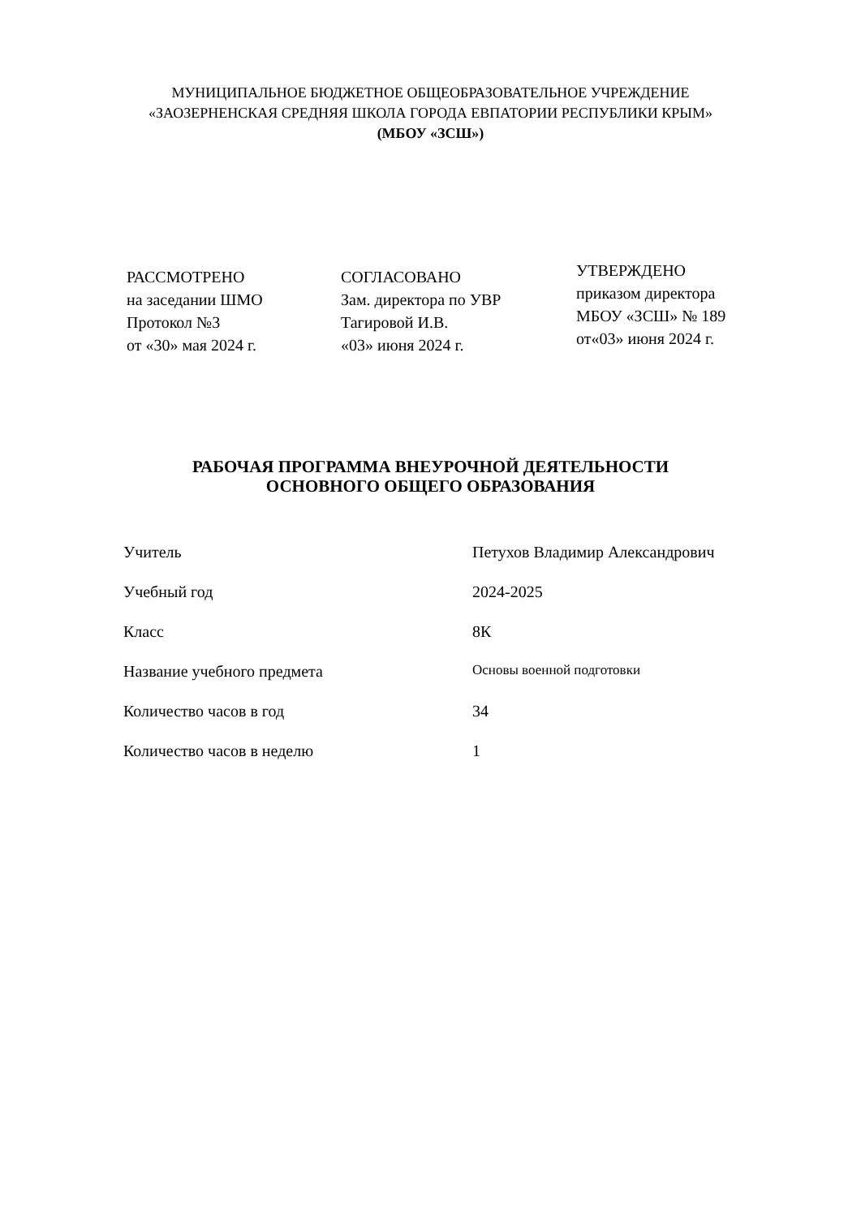МУНИЦИПАЛЬНОЕ БЮДЖЕТНОЕ ОБЩЕОБРАЗОВАТЕЛЬНОЕ УЧРЕЖДЕНИЕ
«ЗАОЗЕРНЕНСКАЯ СРЕДНЯЯ ШКОЛА ГОРОДА ЕВПАТОРИИ РЕСПУБЛИКИ КРЫМ»
(МБОУ «ЗСШ»)
РАССМОТРЕНО
на заседании ШМО
Протокол №3
от «30» мая 2024 г.
СОГЛАСОВАНО
Зам. директора по УВР
Тагировой И.В.
«03» июня 2024 г.
УТВЕРЖДЕНО
приказом директора
МБОУ «ЗСШ» № 189
от«03» июня 2024 г.
РАБОЧАЯ ПРОГРАММА ВНЕУРОЧНОЙ ДЕЯТЕЛЬНОСТИ
ОСНОВНОГО ОБЩЕГО ОБРАЗОВАНИЯ
| Учитель | Петухов Владимир Александрович |
| Учебный год | 2024-2025 |
| Класс | 8К |
| Название учебного предмета | Основы военной подготовки |
| Количество часов в год | 34 |
| Количество часов в неделю | 1 |